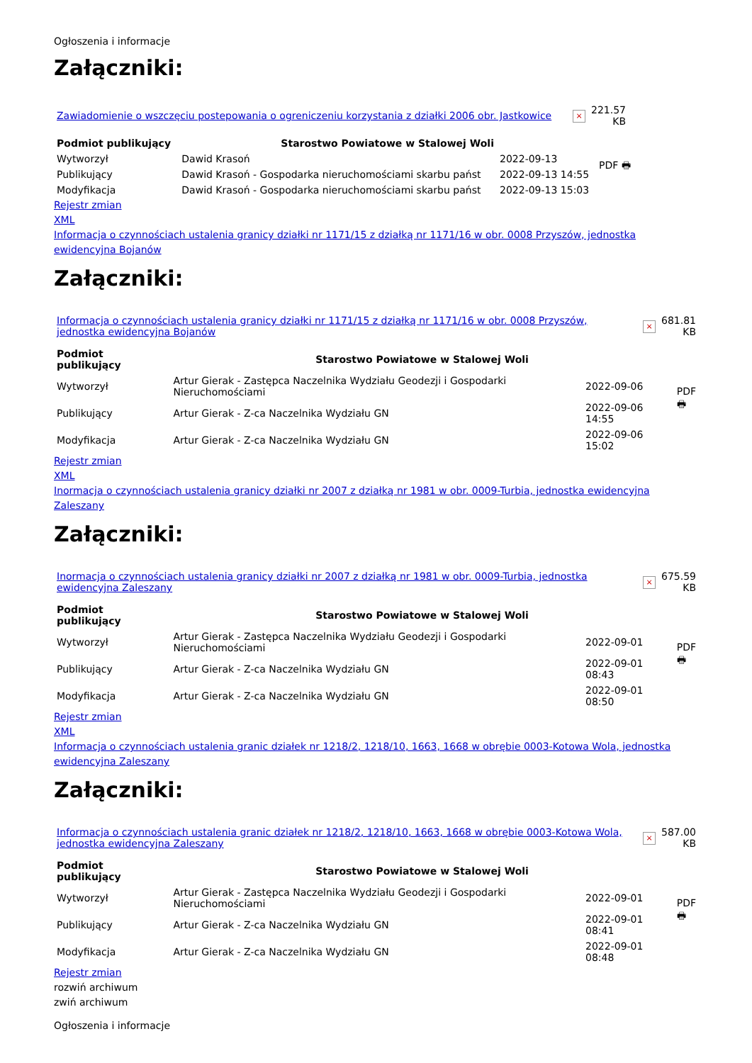Ogłoszenia i informacje
Załączniki:
| Zawiadomienie o wszczęciu postepowania o ogreniczeniu korzystania z działki 2006 obr. Jastkowice | × | 221.57 KB |
| Podmiot publikujący | Starostwo Powiatowe w Stalowej Woli | | PDF 🖶 |
| Wytworzył | Dawid Krasoń | 2022-09-13 | |
| Publikujący | Dawid Krasoń - Gospodarka nieruchomościami skarbu państ | 2022-09-13 14:55 | |
| Modyfikacja | Dawid Krasoń - Gospodarka nieruchomościami skarbu państ | 2022-09-13 15:03 | |
Rejestr zmian
XML
Informacja o czynnościach ustalenia granicy działki nr 1171/15 z działką nr 1171/16 w obr. 0008 Przyszów, jednostka ewidencyjna Bojanów
Załączniki:
| Informacja o czynnościach ustalenia granicy działki nr 1171/15 z działką nr 1171/16 w obr. 0008 Przyszów, jednostka ewidencyjna Bojanów | × | 681.81 KB |
| Podmiot publikujący | Starostwo Powiatowe w Stalowej Woli | | PDF 🖶 |
| Wytworzył | Artur Gierak - Zastępca Naczelnika Wydziału Geodezji i Gospodarki Nieruchomościami | 2022-09-06 | |
| Publikujący | Artur Gierak - Z-ca Naczelnika Wydziału GN | 2022-09-06 14:55 | |
| Modyfikacja | Artur Gierak - Z-ca Naczelnika Wydziału GN | 2022-09-06 15:02 | |
Rejestr zmian
XML
Inormacja o czynnościach ustalenia granicy działki nr 2007 z działką nr 1981 w obr. 0009-Turbia, jednostka ewidencyjna Zaleszany
Załączniki:
| Inormacja o czynnościach ustalenia granicy działki nr 2007 z działką nr 1981 w obr. 0009-Turbia, jednostka ewidencyjna Zaleszany | × | 675.59 KB |
| Podmiot publikujący | Starostwo Powiatowe w Stalowej Woli | | PDF 🖶 |
| Wytworzył | Artur Gierak - Zastępca Naczelnika Wydziału Geodezji i Gospodarki Nieruchomościami | 2022-09-01 | |
| Publikujący | Artur Gierak - Z-ca Naczelnika Wydziału GN | 2022-09-01 08:43 | |
| Modyfikacja | Artur Gierak - Z-ca Naczelnika Wydziału GN | 2022-09-01 08:50 | |
Rejestr zmian
XML
Informacja o czynnościach ustalenia granic działek nr 1218/2, 1218/10, 1663, 1668 w obrębie 0003-Kotowa Wola, jednostka ewidencyjna Zaleszany
Załączniki:
| Informacja o czynnościach ustalenia granic działek nr 1218/2, 1218/10, 1663, 1668 w obrębie 0003-Kotowa Wola, jednostka ewidencyjna Zaleszany | × | 587.00 KB |
| Podmiot publikujący | Starostwo Powiatowe w Stalowej Woli | | PDF 🖶 |
| Wytworzył | Artur Gierak - Zastępca Naczelnika Wydziału Geodezji i Gospodarki Nieruchomościami | 2022-09-01 | |
| Publikujący | Artur Gierak - Z-ca Naczelnika Wydziału GN | 2022-09-01 08:41 | |
| Modyfikacja | Artur Gierak - Z-ca Naczelnika Wydziału GN | 2022-09-01 08:48 | |
Rejestr zmian
rozwiń archiwum
zwiń archiwum
Ogłoszenia i informacje